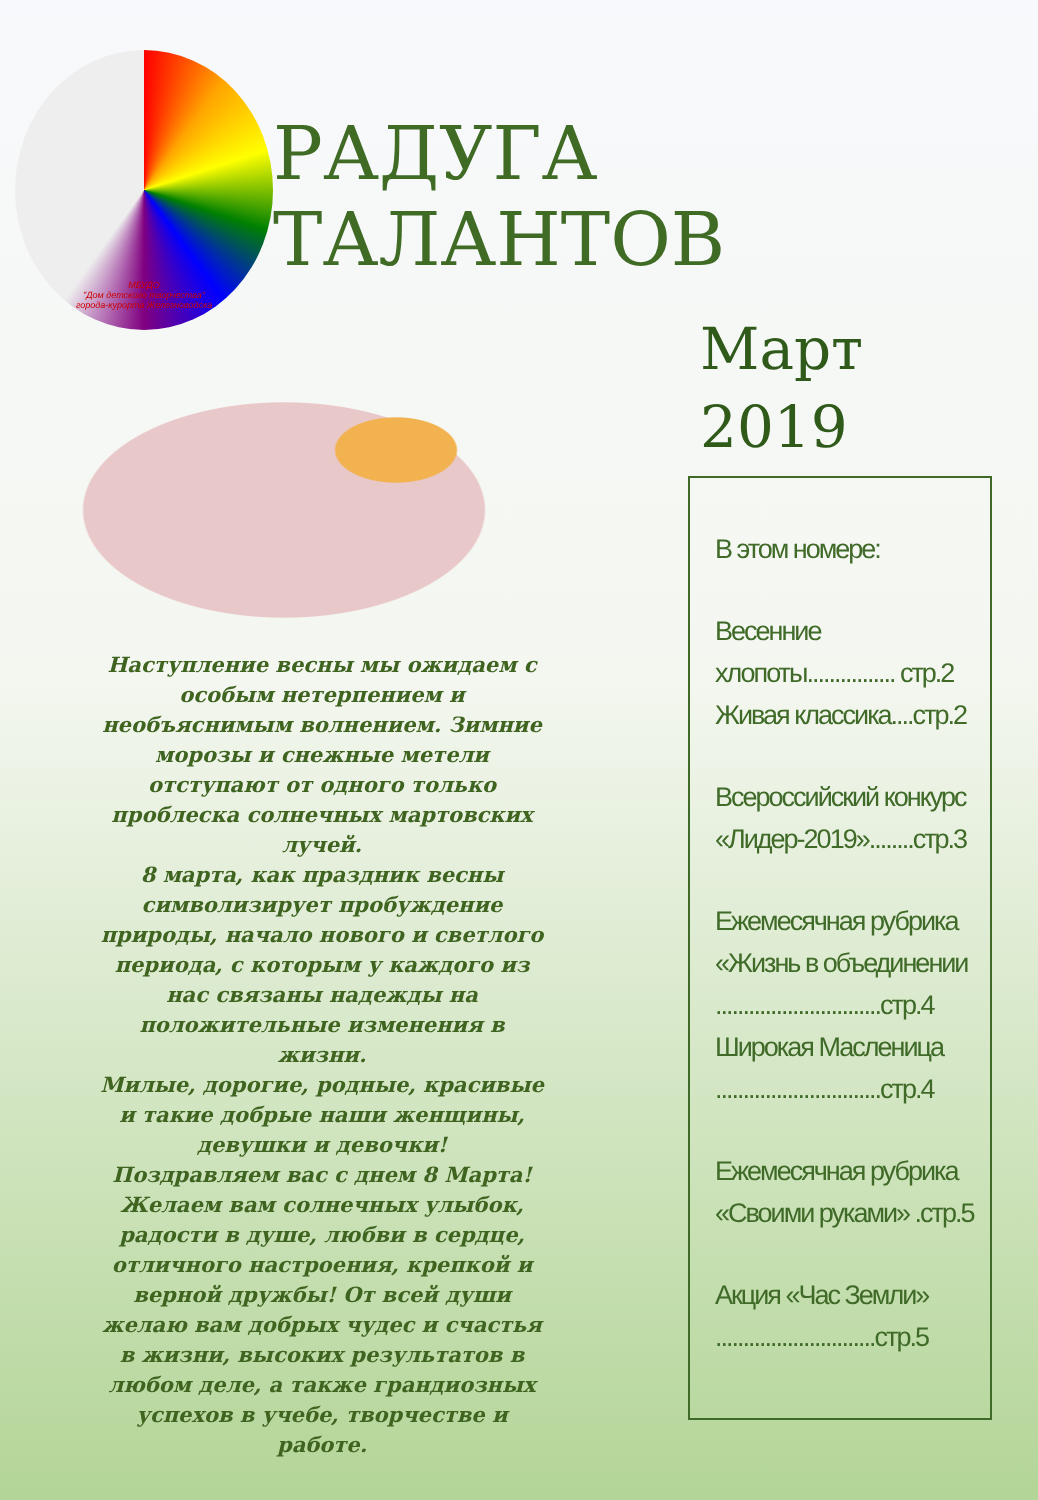МБУДО
"Дом детского творчества"
города-курорта Железноводска
РАДУГА ТАЛАНТОВ
Наступление весны мы ожидаем с особым нетерпением и необъяснимым волнением. Зимние морозы и снежные метели отступают от одного только проблеска солнечных мартовских лучей.
8 марта, как праздник весны символизирует пробуждение природы, начало нового и светлого периода, с которым у каждого из нас связаны надежды на положительные изменения в жизни.
Милые, дорогие, родные, красивые и такие добрые наши женщины, девушки и девочки!
Поздравляем вас с днем 8 Марта! Желаем вам солнечных улыбок, радости в душе, любви в сердце, отличного настроения, крепкой и верной дружбы! От всей души желаю вам добрых чудес и счастья в жизни, высоких результатов в любом деле, а также грандиозных успехов в учебе, творчестве и работе.
Март
2019
В этом номере:
Весенние хлопоты................ стр.2
Живая классика....стр.2
Всероссийский конкурс «Лидер-2019»........стр.3
Ежемесячная рубрика «Жизнь в объединении ..............................стр.4
Широкая Масленица ..............................стр.4
Ежемесячная рубрика «Своими руками» .стр.5
Акция «Час Земли» .............................стр.5